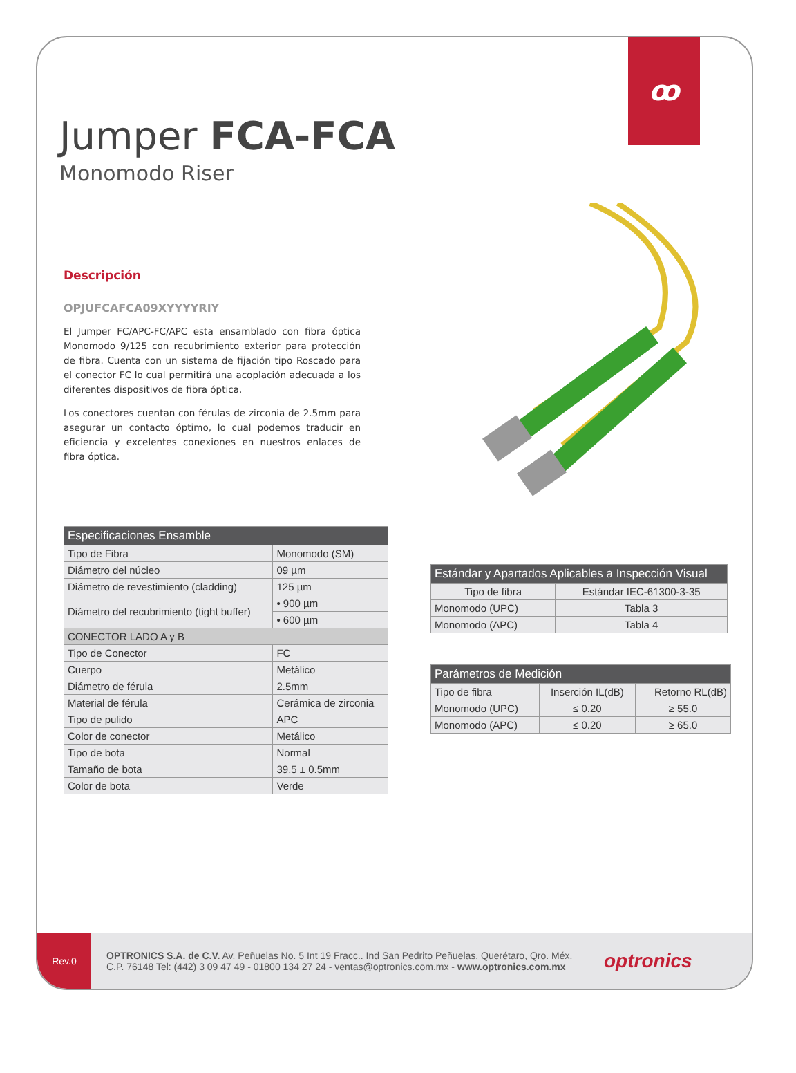ꝏ
Jumper FCA-FCA
Monomodo Riser
Descripción
OPJUFCAFCA09XYYYYRIY
El Jumper FC/APC-FC/APC esta ensamblado con fibra óptica Monomodo 9/125 con recubrimiento exterior para protección de fibra. Cuenta con un sistema de fijación tipo Roscado para el conector FC lo cual permitirá una acoplación adecuada a los diferentes dispositivos de fibra óptica.
Los conectores cuentan con férulas de zirconia de 2.5mm para asegurar un contacto óptimo, lo cual podemos traducir en eficiencia y excelentes conexiones en nuestros enlaces de fibra óptica.
| Especificaciones Ensamble | |
| --- | --- |
| Tipo de Fibra | Monomodo (SM) |
| Diámetro del núcleo | 09 µm |
| Diámetro de revestimiento (cladding) | 125 µm |
| Diámetro del recubrimiento (tight buffer) | • 900 µm |
| | • 600 µm |
| CONECTOR LADO A y B | |
| Tipo de Conector | FC |
| Cuerpo | Metálico |
| Diámetro de férula | 2.5mm |
| Material de férula | Cerámica de zirconia |
| Tipo de pulido | APC |
| Color de conector | Metálico |
| Tipo de bota | Normal |
| Tamaño de bota | 39.5 ± 0.5mm |
| Color de bota | Verde |
| Estándar y Apartados Aplicables a Inspección Visual | |
| --- | --- |
| Tipo de fibra | Estándar IEC-61300-3-35 |
| Monomodo (UPC) | Tabla 3 |
| Monomodo (APC) | Tabla 4 |
| Parámetros de Medición | | |
| --- | --- | --- |
| Tipo de fibra | Inserción IL(dB) | Retorno RL(dB) |
| Monomodo (UPC) | ≤ 0.20 | ≥ 55.0 |
| Monomodo (APC) | ≤ 0.20 | ≥ 65.0 |
Rev.0
OPTRONICS S.A. de C.V. Av. Peñuelas No. 5 Int 19 Fracc.. Ind San Pedrito Peñuelas, Querétaro, Qro. Méx.
C.P. 76148 Tel: (442) 3 09 47 49 - 01800 134 27 24 - ventas@optronics.com.mx - www.optronics.com.mx
optronics